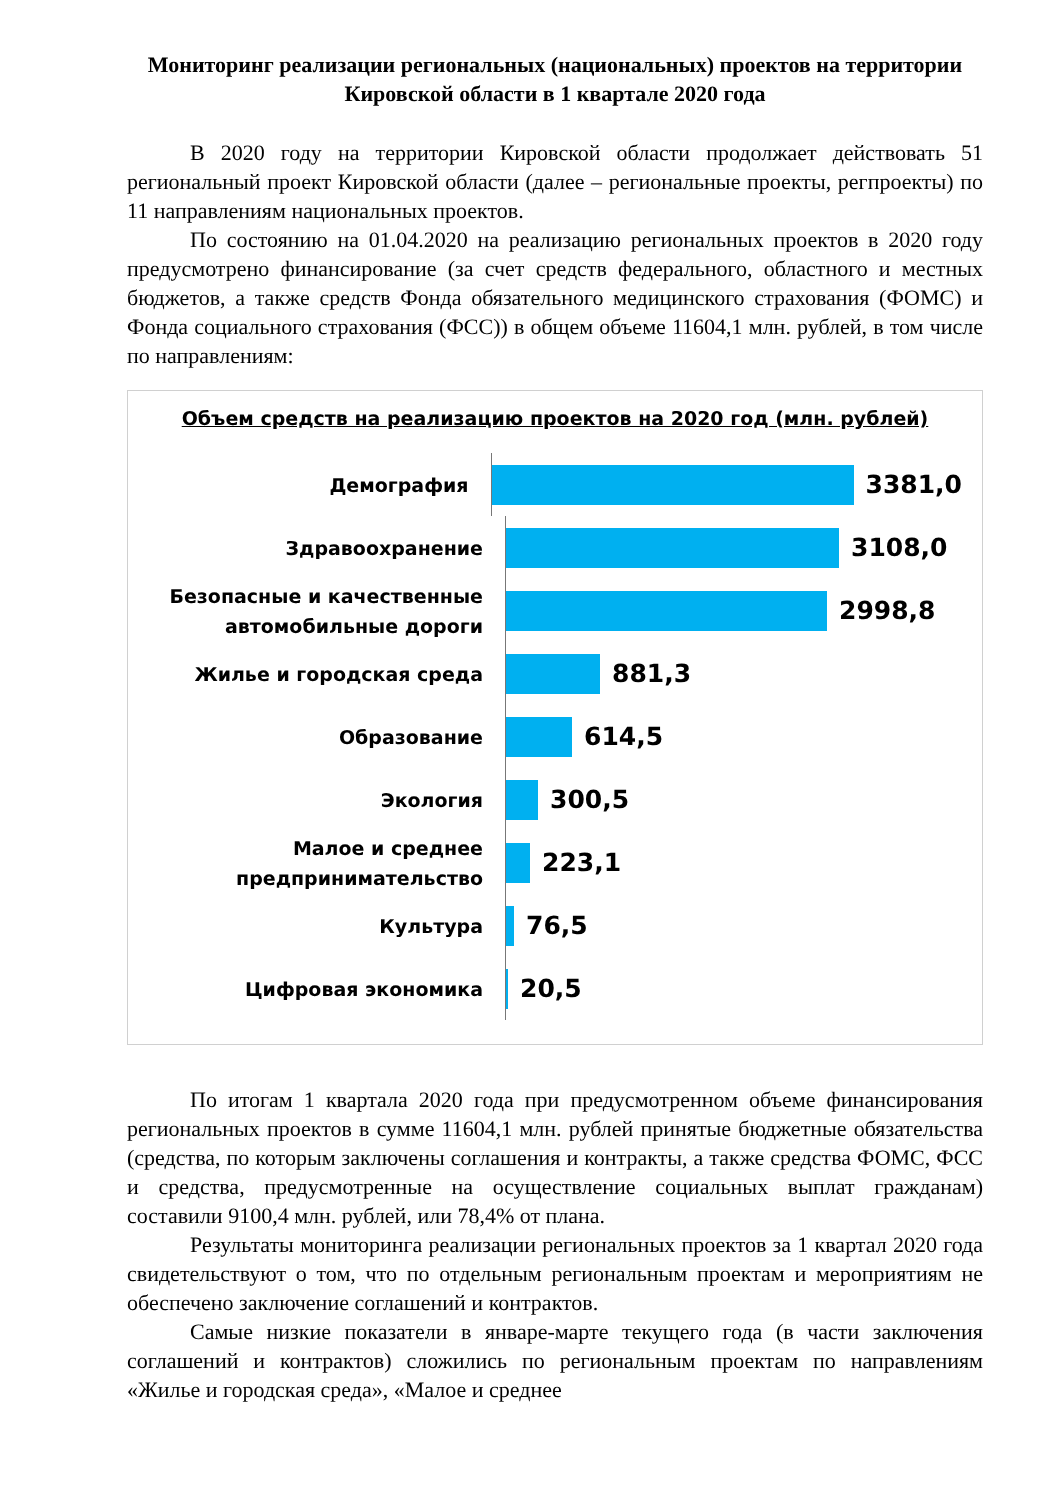Мониторинг реализации региональных (национальных) проектов на территории Кировской области в 1 квартале 2020 года
В 2020 году на территории Кировской области продолжает действовать 51 региональный проект Кировской области (далее – региональные проекты, регпроекты) по 11 направлениям национальных проектов.
По состоянию на 01.04.2020 на реализацию региональных проектов в 2020 году предусмотрено финансирование (за счет средств федерального, областного и местных бюджетов, а также средств Фонда обязательного медицинского страхования (ФОМС) и Фонда социального страхования (ФСС)) в общем объеме 11604,1 млн. рублей, в том числе по направлениям:
Объем средств на реализацию проектов на 2020 год (млн. рублей)
Демография
3381,0
Здравоохранение
3108,0
Безопасные и качественные автомобильные дороги
2998,8
Жилье и городская среда
881,3
Образование
614,5
Экология
300,5
Малое и среднее предпринимательство
223,1
Культура
76,5
Цифровая экономика
20,5
По итогам 1 квартала 2020 года при предусмотренном объеме финансирования региональных проектов в сумме 11604,1 млн. рублей принятые бюджетные обязательства (средства, по которым заключены соглашения и контракты, а также средства ФОМС, ФСС и средства, предусмотренные на осуществление социальных выплат гражданам) составили 9100,4 млн. рублей, или 78,4% от плана.
Результаты мониторинга реализации региональных проектов за 1 квартал 2020 года свидетельствуют о том, что по отдельным региональным проектам и мероприятиям не обеспечено заключение соглашений и контрактов.
Самые низкие показатели в январе-марте текущего года (в части заключения соглашений и контрактов) сложились по региональным проектам по направлениям «Жилье и городская среда», «Малое и среднее